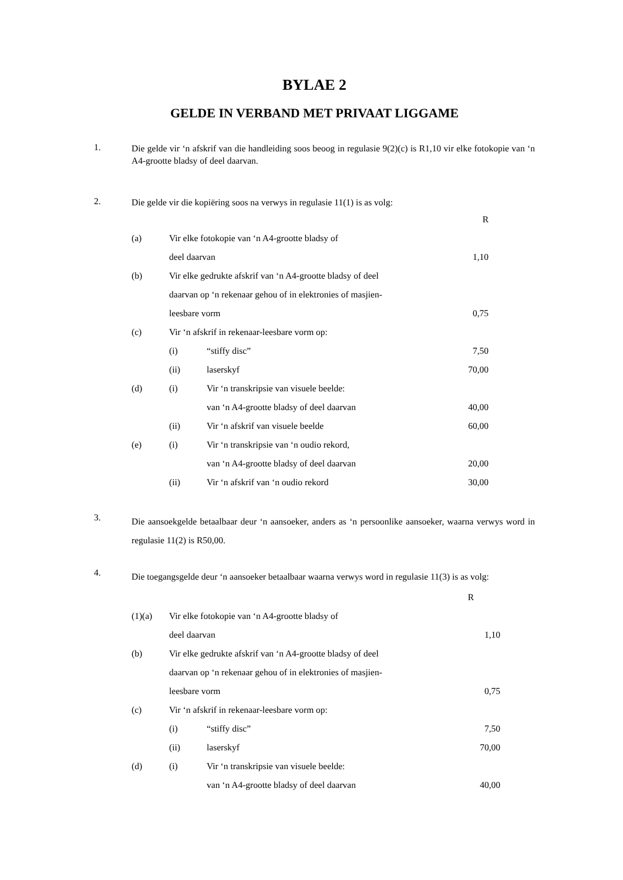BYLAE 2
GELDE IN VERBAND MET PRIVAAT LIGGAME
1.
Die gelde vir ‘n afskrif van die handleiding soos beoog in regulasie 9(2)(c) is R1,10 vir elke fotokopie van ‘n A4-grootte bladsy of deel daarvan.
2.
Die gelde vir die kopiëring soos na verwys in regulasie 11(1) is as volg:
| | | | R |
| (a) | Vir elke fotokopie van ‘n A4-grootte bladsy of | | |
| | deel daarvan | | 1,10 |
| (b) | Vir elke gedrukte afskrif van ‘n A4-grootte bladsy of deel | | |
| | daarvan op ‘n rekenaar gehou of in elektronies of masjien- | | |
| | leesbare vorm | | 0,75 |
| (c) | Vir ‘n afskrif in rekenaar-leesbare vorm op: | | |
| | (i) | “stiffy disc” | 7,50 |
| | (ii) | laserskyf | 70,00 |
| (d) | (i) | Vir ‘n transkripsie van visuele beelde: | |
| | | van ‘n A4-grootte bladsy of deel daarvan | 40,00 |
| | (ii) | Vir ‘n afskrif van visuele beelde | 60,00 |
| (e) | (i) | Vir ‘n transkripsie van ‘n oudio rekord, | |
| | | van ‘n A4-grootte bladsy of deel daarvan | 20,00 |
| | (ii) | Vir ‘n afskrif van ‘n oudio rekord | 30,00 |
3.
Die aansoekgelde betaalbaar deur ‘n aansoeker, anders as ‘n persoonlike aansoeker, waarna verwys word in regulasie 11(2) is R50,00.
4.
Die toegangsgelde deur ‘n aansoeker betaalbaar waarna verwys word in regulasie 11(3) is as volg:
| | | | R |
| (1)(a) | Vir elke fotokopie van ‘n A4-grootte bladsy of | | |
| | deel daarvan | | 1,10 |
| (b) | Vir elke gedrukte afskrif van ‘n A4-grootte bladsy of deel | | |
| | daarvan op ‘n rekenaar gehou of in elektronies of masjien- | | |
| | leesbare vorm | | 0,75 |
| (c) | Vir ‘n afskrif in rekenaar-leesbare vorm op: | | |
| | (i) | “stiffy disc” | 7,50 |
| | (ii) | laserskyf | 70,00 |
| (d) | (i) | Vir ‘n transkripsie van visuele beelde: | |
| | | van ‘n A4-grootte bladsy of deel daarvan | 40,00 |